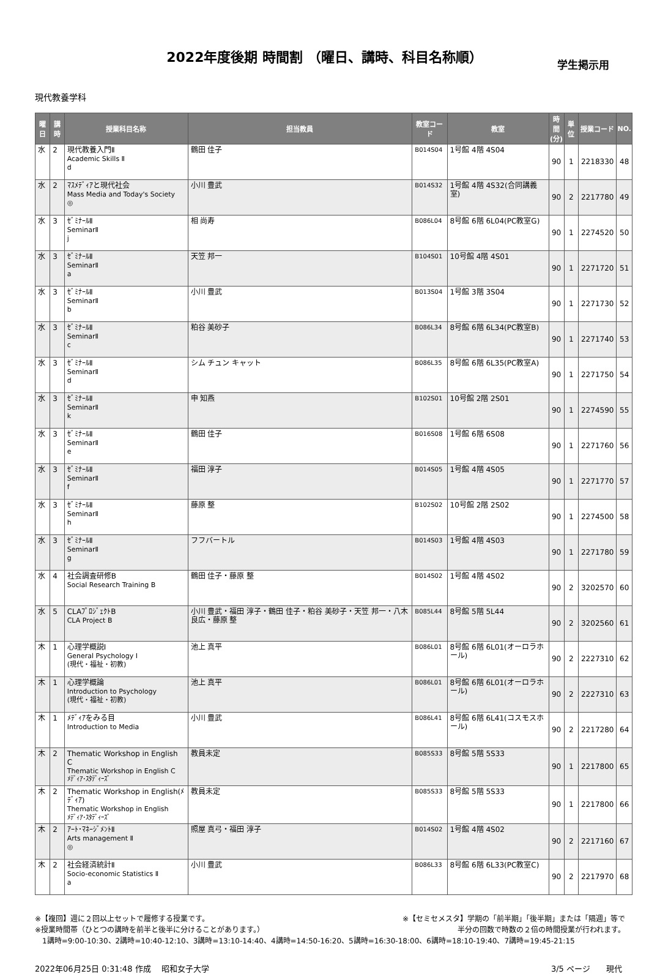2022年度後期 時間割 （曜日、講時、科目名称順）
学生掲示用
現代教養学科
| 曜日 | 講時 | 授業科目名称 | 担当教員 | 教室コード | 教室 | 時間 (分) | 単位 | 授業コード | NO. |
| --- | --- | --- | --- | --- | --- | --- | --- | --- | --- |
| 水 | 2 | 現代教養入門Ⅱ Academic Skills Ⅱ d | 鶴田 佳子 | B014S04 | 1号館 4階 4S04 | 90 | 1 | 2218330 | 48 |
| 水 | 2 | ﾏｽﾒﾃﾞｨｱと現代社会 Mass Media and Today's Society ◎ | 小川 豊武 | B014S32 | 1号館 4階 4S32(合同講義室) | 90 | 2 | 2217780 | 49 |
| 水 | 3 | ｾﾞﾐﾅｰﾙⅡ SeminarⅡ j | 相 尚寿 | B086L04 | 8号館 6階 6L04(PC教室G) | 90 | 1 | 2274520 | 50 |
| 水 | 3 | ｾﾞﾐﾅｰﾙⅡ SeminarⅡ a | 天笠 邦一 | B104S01 | 10号館 4階 4S01 | 90 | 1 | 2271720 | 51 |
| 水 | 3 | ｾﾞﾐﾅｰﾙⅡ SeminarⅡ b | 小川 豊武 | B013S04 | 1号館 3階 3S04 | 90 | 1 | 2271730 | 52 |
| 水 | 3 | ｾﾞﾐﾅｰﾙⅡ SeminarⅡ c | 粕谷 美砂子 | B086L34 | 8号館 6階 6L34(PC教室B) | 90 | 1 | 2271740 | 53 |
| 水 | 3 | ｾﾞﾐﾅｰﾙⅡ SeminarⅡ d | シム チュン キャット | B086L35 | 8号館 6階 6L35(PC教室A) | 90 | 1 | 2271750 | 54 |
| 水 | 3 | ｾﾞﾐﾅｰﾙⅡ SeminarⅡ k | 申 知燕 | B102S01 | 10号館 2階 2S01 | 90 | 1 | 2274590 | 55 |
| 水 | 3 | ｾﾞﾐﾅｰﾙⅡ SeminarⅡ e | 鶴田 佳子 | B016S08 | 1号館 6階 6S08 | 90 | 1 | 2271760 | 56 |
| 水 | 3 | ｾﾞﾐﾅｰﾙⅡ SeminarⅡ f | 福田 淳子 | B014S05 | 1号館 4階 4S05 | 90 | 1 | 2271770 | 57 |
| 水 | 3 | ｾﾞﾐﾅｰﾙⅡ SeminarⅡ h | 藤原 整 | B102S02 | 10号館 2階 2S02 | 90 | 1 | 2274500 | 58 |
| 水 | 3 | ｾﾞﾐﾅｰﾙⅡ SeminarⅡ g | フフバートル | B014S03 | 1号館 4階 4S03 | 90 | 1 | 2271780 | 59 |
| 水 | 4 | 社会調査研修B Social Research Training B | 鶴田 佳子・藤原 整 | B014S02 | 1号館 4階 4S02 | 90 | 2 | 3202570 | 60 |
| 水 | 5 | CLAﾌﾟﾛｼﾞｪｸﾄB CLA Project B | 小川 豊武・福田 淳子・鶴田 佳子・粕谷 美砂子・天笠 邦一・八木 良広・藤原 整 | B085L44 | 8号館 5階 5L44 | 90 | 2 | 3202560 | 61 |
| 木 | 1 | 心理学概説Ⅰ General Psychology Ⅰ (現代・福祉・初教) | 池上 真平 | B086L01 | 8号館 6階 6L01(オーロラホール) | 90 | 2 | 2227310 | 62 |
| 木 | 1 | 心理学概論 Introduction to Psychology (現代・福祉・初教) | 池上 真平 | B086L01 | 8号館 6階 6L01(オーロラホール) | 90 | 2 | 2227310 | 63 |
| 木 | 1 | ﾒﾃﾞｨｱをみる目 Introduction to Media | 小川 豊武 | B086L41 | 8号館 6階 6L41(コスモスホール) | 90 | 2 | 2217280 | 64 |
| 木 | 2 | Thematic Workshop in English C Thematic Workshop in English C ﾒﾃﾞｨｱ･ｽﾀﾃﾞｨｰｽﾞ | 教員未定 | B085S33 | 8号館 5階 5S33 | 90 | 1 | 2217800 | 65 |
| 木 | 2 | Thematic Workshop in English(ﾒﾃﾞｨｱ) Thematic Workshop in English ﾒﾃﾞｨｱ･ｽﾀﾃﾞｨｰｽﾞ | 教員未定 | B085S33 | 8号館 5階 5S33 | 90 | 1 | 2217800 | 66 |
| 木 | 2 | ｱｰﾄ･ﾏﾈｰｼﾞﾒﾝﾄⅡ Arts management Ⅱ ◎ | 照屋 真弓・福田 淳子 | B014S02 | 1号館 4階 4S02 | 90 | 2 | 2217160 | 67 |
| 木 | 2 | 社会経済統計Ⅱ Socio-economic Statistics Ⅱ a | 小川 豊武 | B086L33 | 8号館 6階 6L33(PC教室C) | 90 | 2 | 2217970 | 68 |
※【複回】週に２回以上セットで履修する授業です。 ※【セミセメスタ】学期の「前半期」「後半期」または「隔週」等で
※授業時間帯（ひとつの講時を前半と後半に分けることがあります。） 半分の回数で時数の２倍の時間授業が行われます。
　1講時=9:00-10:30、2講時=10:40-12:10、3講時=13:10-14:40、4講時=14:50-16:20、5講時=16:30-18:00、6講時=18:10-19:40、7講時=19:45-21:15
2022年06月25日 0:31:48 作成　 昭和女子大学 3/5 ページ　　現代